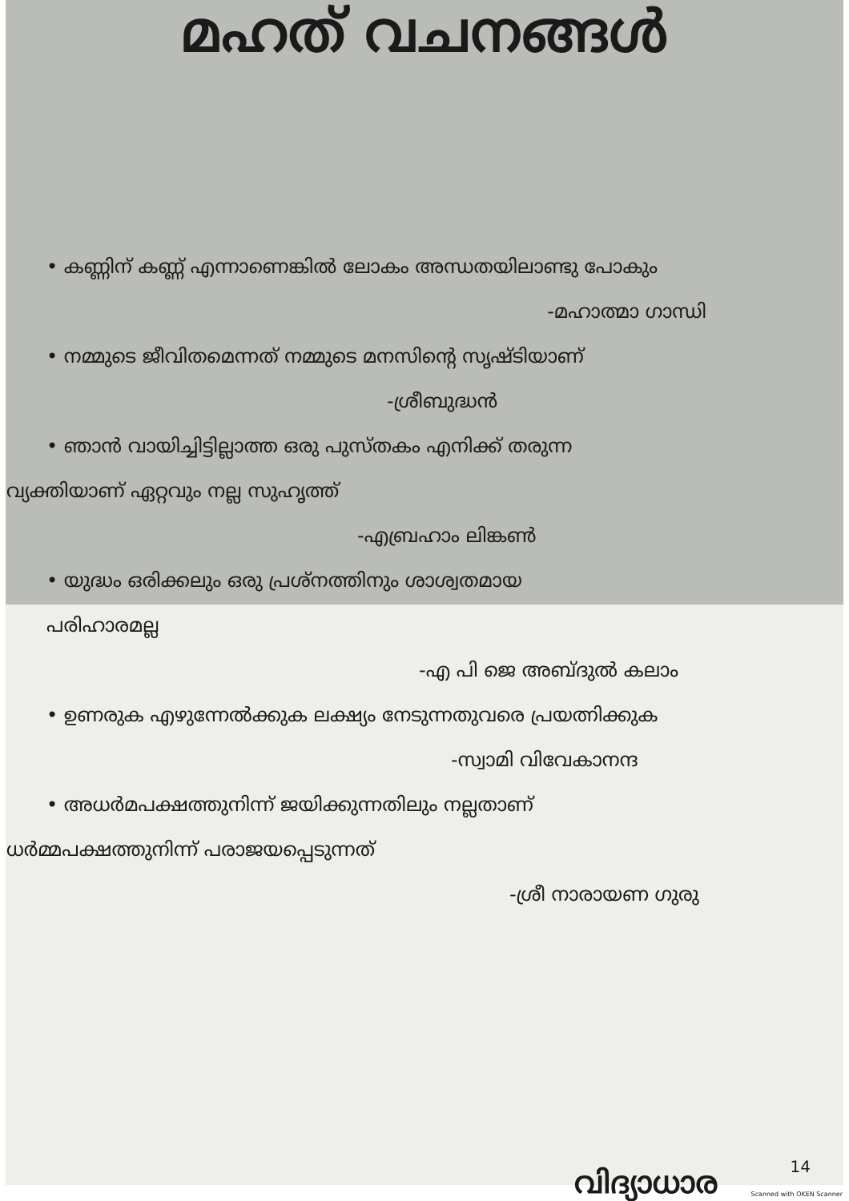മഹത് വചനങ്ങൾ
• കണ്ണിന് കണ്ണ് എന്നാണെങ്കിൽ ലോകം അന്ധതയിലാണ്ടു പോകും
-മഹാത്മാ ഗാന്ധി
• നമ്മുടെ ജീവിതമെന്നത് നമ്മുടെ മനസിന്റെ സൃഷ്ടിയാണ്
-ശ്രീബുദ്ധൻ
• ഞാൻ വായിച്ചിട്ടില്ലാത്ത ഒരു പുസ്തകം എനിക്ക് തരുന്ന
വ്യക്തിയാണ് ഏറ്റവും നല്ല സുഹൃത്ത്
-എബ്രഹാം ലിങ്കൺ
• യുദ്ധം ഒരിക്കലും ഒരു പ്രശ്നത്തിനും ശാശ്വതമായ
പരിഹാരമല്ല
-എ പി ജെ അബ്ദുൽ കലാം
• ഉണരുക എഴുന്നേൽക്കുക ലക്ഷ്യം നേടുന്നതുവരെ പ്രയത്നിക്കുക
-സ്വാമി വിവേകാനന്ദ
• അധർമപക്ഷത്തുനിന്ന് ജയിക്കുന്നതിലും നല്ലതാണ്
ധർമ്മപക്ഷത്തുനിന്ന് പരാജയപ്പെടുന്നത്
-ശ്രീ നാരായണ ഗുരു
വിദ്യാധാര 14
Scanned with OKEN Scanner